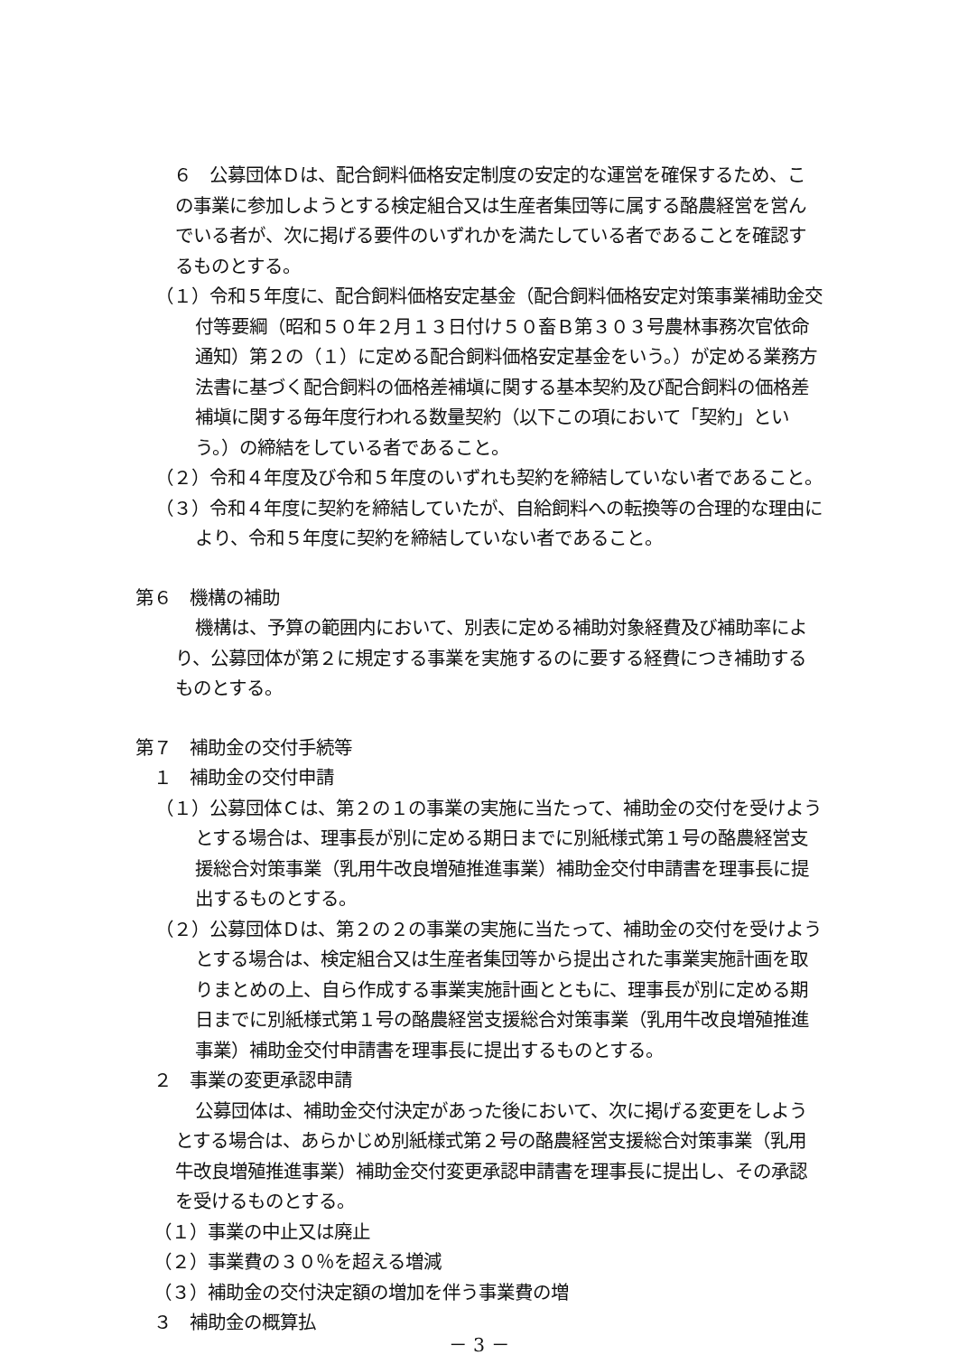６　公募団体Ｄは、配合飼料価格安定制度の安定的な運営を確保するため、この事業に参加しようとする検定組合又は生産者集団等に属する酪農経営を営んでいる者が、次に掲げる要件のいずれかを満たしている者であることを確認するものとする。
（１）令和５年度に、配合飼料価格安定基金（配合飼料価格安定対策事業補助金交付等要綱（昭和５０年２月１３日付け５０畜Ｂ第３０３号農林事務次官依命通知）第２の（１）に定める配合飼料価格安定基金をいう。）が定める業務方法書に基づく配合飼料の価格差補塡に関する基本契約及び配合飼料の価格差補塡に関する毎年度行われる数量契約（以下この項において「契約」という。）の締結をしている者であること。
（２）令和４年度及び令和５年度のいずれも契約を締結していない者であること。
（３）令和４年度に契約を締結していたが、自給飼料への転換等の合理的な理由により、令和５年度に契約を締結していない者であること。
第６　機構の補助
機構は、予算の範囲内において、別表に定める補助対象経費及び補助率により、公募団体が第２に規定する事業を実施するのに要する経費につき補助するものとする。
第７　補助金の交付手続等
　１　補助金の交付申請
（１）公募団体Ｃは、第２の１の事業の実施に当たって、補助金の交付を受けようとする場合は、理事長が別に定める期日までに別紙様式第１号の酪農経営支援総合対策事業（乳用牛改良増殖推進事業）補助金交付申請書を理事長に提出するものとする。
（２）公募団体Ｄは、第２の２の事業の実施に当たって、補助金の交付を受けようとする場合は、検定組合又は生産者集団等から提出された事業実施計画を取りまとめの上、自ら作成する事業実施計画とともに、理事長が別に定める期日までに別紙様式第１号の酪農経営支援総合対策事業（乳用牛改良増殖推進事業）補助金交付申請書を理事長に提出するものとする。
　２　事業の変更承認申請
公募団体は、補助金交付決定があった後において、次に掲げる変更をしようとする場合は、あらかじめ別紙様式第２号の酪農経営支援総合対策事業（乳用牛改良増殖推進事業）補助金交付変更承認申請書を理事長に提出し、その承認を受けるものとする。
（１）事業の中止又は廃止
（２）事業費の３０％を超える増減
（３）補助金の交付決定額の増加を伴う事業費の増
　３　補助金の概算払
－ 3 －